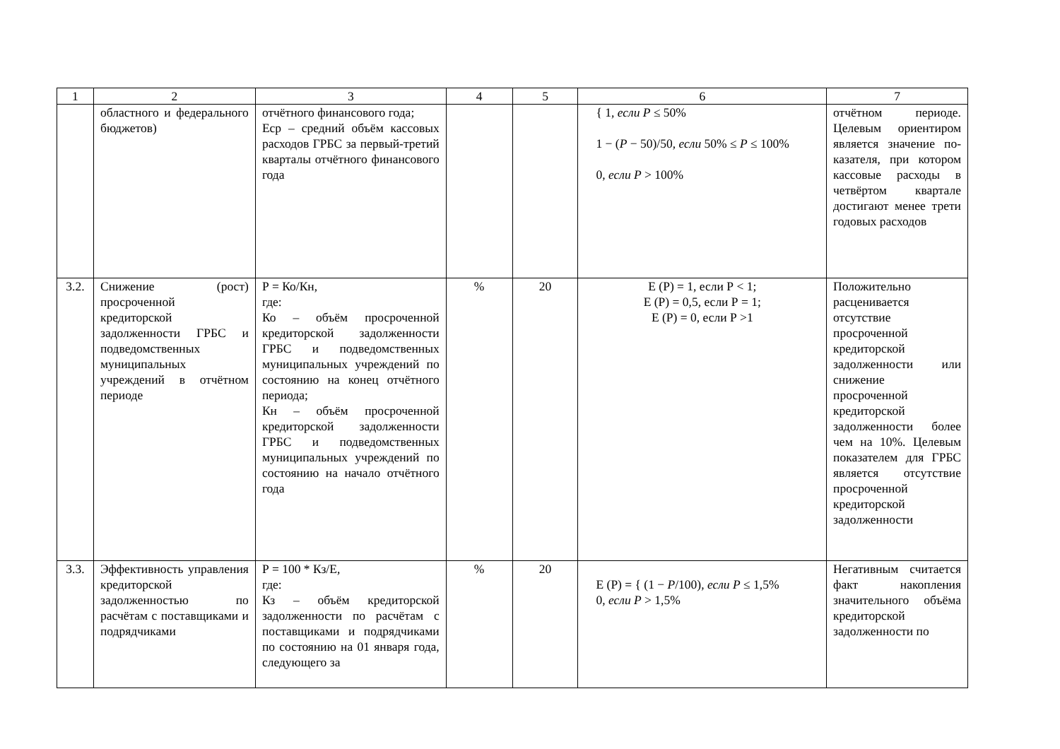| 1 | 2 | 3 | 4 | 5 | 6 | 7 |
| | областного и федерального бюджетов) | отчётного финансового года; Еср – средний объём кассовых расходов ГРБС за первый-третий кварталы отчётного финансового года | | | { 1, если P ≤ 50% 1 − ( P − 50)/50, если 50% ≤ P ≤ 100% 0, если P > 100% | отчётном периоде. Целевым ориентиром является значение по-казателя, при котором кассовые расходы в четвёртом квартале достигают менее трети годовых расходов |
| 3.2. | Снижение (рост) просроченной кредиторской задолженности ГРБС и подведомственных муниципальных учреждений в отчётном периоде | Р = Ко/Кн, где: Ко – объём просроченной кредиторской задолженности ГРБС и подведомственных муниципальных учреждений по состоянию на конец отчётного периода; Кн – объём просроченной кредиторской задолженности ГРБС и подведомственных муниципальных учреждений по состоянию на начало отчётного года | % | 20 | Е (Р) = 1, если Р < 1; Е (Р) = 0,5, если Р = 1; Е (Р) = 0, если Р >1 | Положительно расценивается отсутствие просроченной кредиторской задолженности или снижение просроченной кредиторской задолженности более чем на 10%. Целевым показателем для ГРБС является отсутствие просроченной кредиторской задолженности |
| 3.3. | Эффективность управления кредиторской задолженностью по расчётам с поставщиками и подрядчиками | Р = 100 * Кз/Е, где: Кз – объём кредиторской задолженности по расчётам с поставщиками и подрядчиками по состоянию на 01 января года, следующего за | % | 20 | Е (Р) = { (1 − P /100), если P ≤ 1,5% 0, если P > 1,5% | Негативным считается факт накопления значительного объёма кредиторской задолженности по |